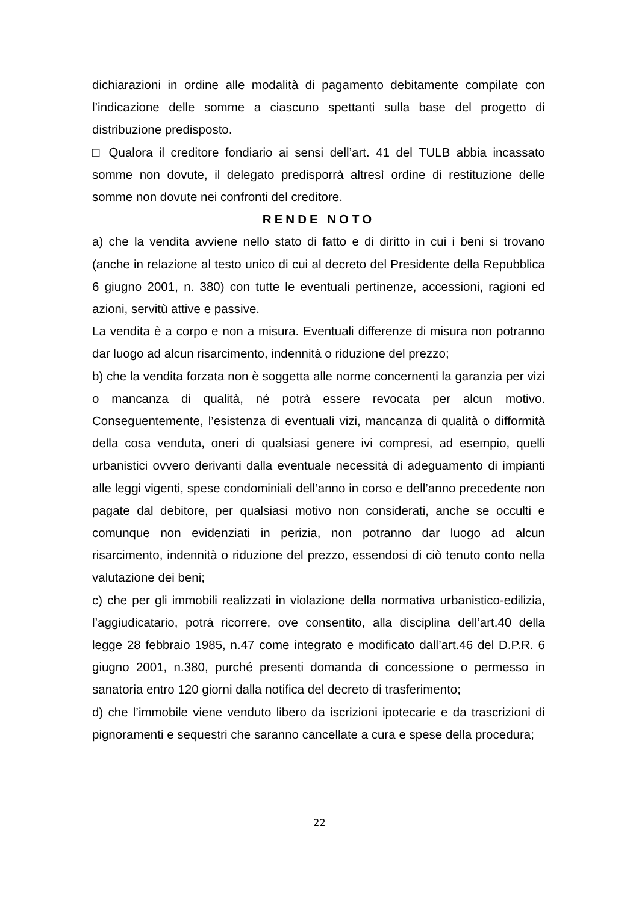dichiarazioni in ordine alle modalità di pagamento debitamente compilate con l’indicazione delle somme a ciascuno spettanti sulla base del progetto di distribuzione predisposto.
□ Qualora il creditore fondiario ai sensi dell’art. 41 del TULB abbia incassato somme non dovute, il delegato predisporrà altresì ordine di restituzione delle somme non dovute nei confronti del creditore.
RENDE NOTO
a) che la vendita avviene nello stato di fatto e di diritto in cui i beni si trovano (anche in relazione al testo unico di cui al decreto del Presidente della Repubblica 6 giugno 2001, n. 380) con tutte le eventuali pertinenze, accessioni, ragioni ed azioni, servitù attive e passive.
La vendita è a corpo e non a misura. Eventuali differenze di misura non potranno dar luogo ad alcun risarcimento, indennità o riduzione del prezzo;
b) che la vendita forzata non è soggetta alle norme concernenti la garanzia per vizi o mancanza di qualità, né potrà essere revocata per alcun motivo. Conseguentemente, l’esistenza di eventuali vizi, mancanza di qualità o difformità della cosa venduta, oneri di qualsiasi genere ivi compresi, ad esempio, quelli urbanistici ovvero derivanti dalla eventuale necessità di adeguamento di impianti alle leggi vigenti, spese condominiali dell’anno in corso e dell’anno precedente non pagate dal debitore, per qualsiasi motivo non considerati, anche se occulti e comunque non evidenziati in perizia, non potranno dar luogo ad alcun risarcimento, indennità o riduzione del prezzo, essendosi di ciò tenuto conto nella valutazione dei beni;
c) che per gli immobili realizzati in violazione della normativa urbanistico-edilizia, l’aggiudicatario, potrà ricorrere, ove consentito, alla disciplina dell’art.40 della legge 28 febbraio 1985, n.47 come integrato e modificato dall’art.46 del D.P.R. 6 giugno 2001, n.380, purché presenti domanda di concessione o permesso in sanatoria entro 120 giorni dalla notifica del decreto di trasferimento;
d) che l’immobile viene venduto libero da iscrizioni ipotecarie e da trascrizioni di pignoramenti e sequestri che saranno cancellate a cura e spese della procedura;
22